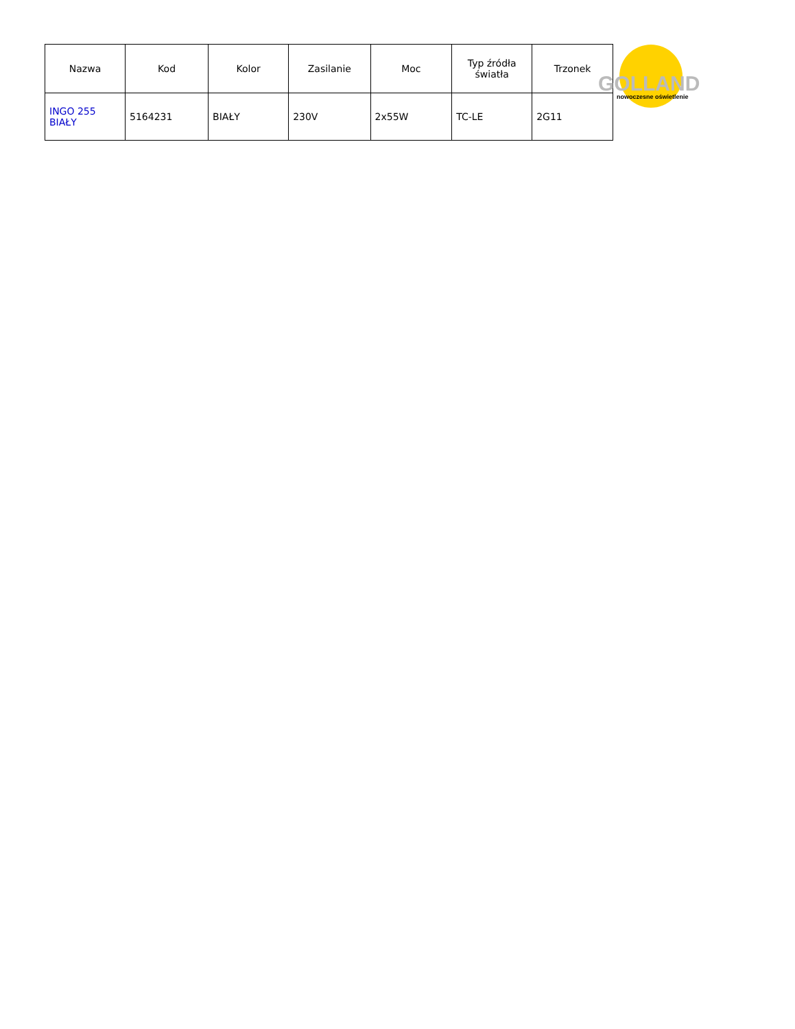| Nazwa | Kod | Kolor | Zasilanie | Moc | Typ źródła światła | Trzonek |
| --- | --- | --- | --- | --- | --- | --- |
| INGO 255 BIAŁY | 5164231 | BIAŁY | 230V | 2x55W | TC-LE | 2G11 |
GOLLAND
nowoczesne oświetlenie